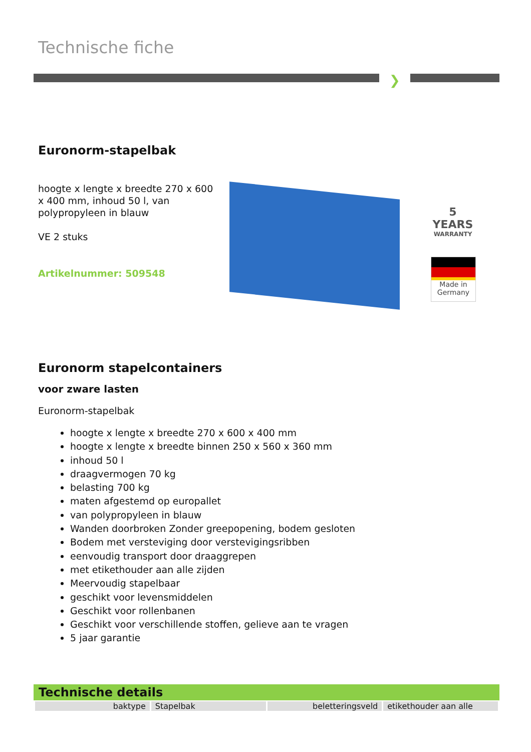Technische fiche
❯
Euronorm-stapelbak
hoogte x lengte x breedte 270 x 600 x 400 mm, inhoud 50 l, van polypropyleen in blauw
VE 2 stuks
Artikelnummer: 509548
5
YEARS
WARRANTY
Made in
Germany
Euronorm stapelcontainers
voor zware lasten
Euronorm-stapelbak
hoogte x lengte x breedte 270 x 600 x 400 mm
hoogte x lengte x breedte binnen 250 x 560 x 360 mm
inhoud 50 l
draagvermogen 70 kg
belasting 700 kg
maten afgestemd op europallet
van polypropyleen in blauw
Wanden doorbroken Zonder greepopening, bodem gesloten
Bodem met versteviging door verstevigingsribben
eenvoudig transport door draaggrepen
met etikethouder aan alle zijden
Meervoudig stapelbaar
geschikt voor levensmiddelen
Geschikt voor rollenbanen
Geschikt voor verschillende stoffen, gelieve aan te vragen
5 jaar garantie
Technische details
| baktype | Stapelbak | beletteringsveld | etikethouder aan alle |